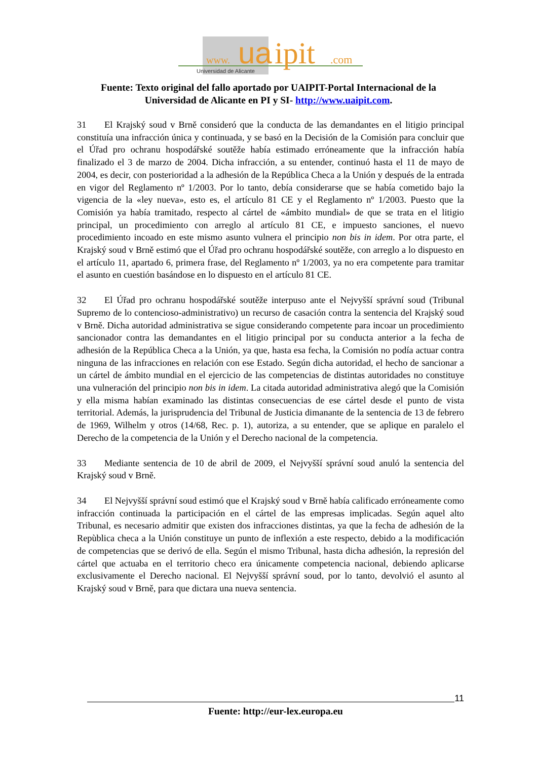www.
ua
ipit
.com
Universidad de Alicante
Fuente: Texto original del fallo aportado por UAIPIT-Portal Internacional de la Universidad de Alicante en PI y SI- http://www.uaipit.com.
31 El Krajský soud v Brně consideró que la conducta de las demandantes en el litigio principal constituía una infracción única y continuada, y se basó en la Decisión de la Comisión para concluir que el Úřad pro ochranu hospodářské soutěže había estimado erróneamente que la infracción había finalizado el 3 de marzo de 2004. Dicha infracción, a su entender, continuó hasta el 11 de mayo de 2004, es decir, con posterioridad a la adhesión de la República Checa a la Unión y después de la entrada en vigor del Reglamento nº 1/2003. Por lo tanto, debía considerarse que se había cometido bajo la vigencia de la «ley nueva», esto es, el artículo 81 CE y el Reglamento nº 1/2003. Puesto que la Comisión ya había tramitado, respecto al cártel de «ámbito mundial» de que se trata en el litigio principal, un procedimiento con arreglo al artículo 81 CE, e impuesto sanciones, el nuevo procedimiento incoado en este mismo asunto vulnera el principio non bis in idem. Por otra parte, el Krajský soud v Brně estimó que el Úřad pro ochranu hospodářské soutěže, con arreglo a lo dispuesto en el artículo 11, apartado 6, primera frase, del Reglamento nº 1/2003, ya no era competente para tramitar el asunto en cuestión basándose en lo dispuesto en el artículo 81 CE.
32 El Úřad pro ochranu hospodářské soutěže interpuso ante el Nejvyšší správní soud (Tribunal Supremo de lo contencioso-administrativo) un recurso de casación contra la sentencia del Krajský soud v Brně. Dicha autoridad administrativa se sigue considerando competente para incoar un procedimiento sancionador contra las demandantes en el litigio principal por su conducta anterior a la fecha de adhesión de la República Checa a la Unión, ya que, hasta esa fecha, la Comisión no podía actuar contra ninguna de las infracciones en relación con ese Estado. Según dicha autoridad, el hecho de sancionar a un cártel de ámbito mundial en el ejercicio de las competencias de distintas autoridades no constituye una vulneración del principio non bis in idem. La citada autoridad administrativa alegó que la Comisión y ella misma habían examinado las distintas consecuencias de ese cártel desde el punto de vista territorial. Además, la jurisprudencia del Tribunal de Justicia dimanante de la sentencia de 13 de febrero de 1969, Wilhelm y otros (14/68, Rec. p. 1), autoriza, a su entender, que se aplique en paralelo el Derecho de la competencia de la Unión y el Derecho nacional de la competencia.
33 Mediante sentencia de 10 de abril de 2009, el Nejvyšší správní soud anuló la sentencia del Krajský soud v Brně.
34 El Nejvyšší správní soud estimó que el Krajský soud v Brně había calificado erróneamente como infracción continuada la participación en el cártel de las empresas implicadas. Según aquel alto Tribunal, es necesario admitir que existen dos infracciones distintas, ya que la fecha de adhesión de la Repùblica checa a la Unión constituye un punto de inflexión a este respecto, debido a la modificación de competencias que se derivó de ella. Según el mismo Tribunal, hasta dicha adhesión, la represión del cártel que actuaba en el territorio checo era únicamente competencia nacional, debiendo aplicarse exclusivamente el Derecho nacional. El Nejvyšší správní soud, por lo tanto, devolvió el asunto al Krajský soud v Brně, para que dictara una nueva sentencia.
11
Fuente: http://eur-lex.europa.eu